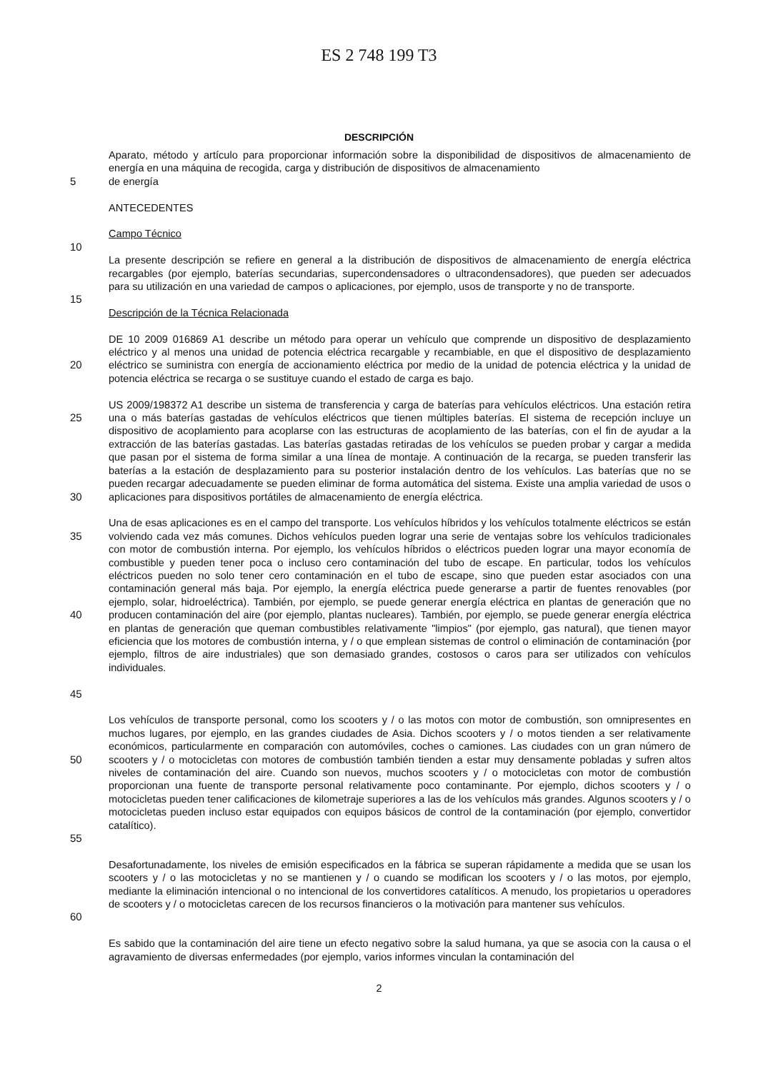ES 2 748 199 T3
DESCRIPCIÓN
Aparato, método y artículo para proporcionar información sobre la disponibilidad de dispositivos de almacenamiento de energía en una máquina de recogida, carga y distribución de dispositivos de almacenamiento
5 de energía
ANTECEDENTES
Campo Técnico
10
La presente descripción se refiere en general a la distribución de dispositivos de almacenamiento de energía eléctrica recargables (por ejemplo, baterías secundarias, supercondensadores o ultracondensadores), que pueden ser adecuados para su utilización en una variedad de campos o aplicaciones, por ejemplo, usos de transporte y no de transporte.
15
Descripción de la Técnica Relacionada
20 DE 10 2009 016869 A1 describe un método para operar un vehículo que comprende un dispositivo de desplazamiento eléctrico y al menos una unidad de potencia eléctrica recargable y recambiable, en que el dispositivo de desplazamiento eléctrico se suministra con energía de accionamiento eléctrica por medio de la unidad de potencia eléctrica y la unidad de potencia eléctrica se recarga o se sustituye cuando el estado de carga es bajo.
25
30
US 2009/198372 A1 describe un sistema de transferencia y carga de baterías para vehículos eléctricos. Una estación retira una o más baterías gastadas de vehículos eléctricos que tienen múltiples baterías. El sistema de recepción incluye un dispositivo de acoplamiento para acoplarse con las estructuras de acoplamiento de las baterías, con el fin de ayudar a la extracción de las baterías gastadas. Las baterías gastadas retiradas de los vehículos se pueden probar y cargar a medida que pasan por el sistema de forma similar a una línea de montaje. A continuación de la recarga, se pueden transferir las baterías a la estación de desplazamiento para su posterior instalación dentro de los vehículos. Las baterías que no se pueden recargar adecuadamente se pueden eliminar de forma automática del sistema. Existe una amplia variedad de usos o aplicaciones para dispositivos portátiles de almacenamiento de energía eléctrica.
35
40
45
Una de esas aplicaciones es en el campo del transporte. Los vehículos híbridos y los vehículos totalmente eléctricos se están volviendo cada vez más comunes. Dichos vehículos pueden lograr una serie de ventajas sobre los vehículos tradicionales con motor de combustión interna. Por ejemplo, los vehículos híbridos o eléctricos pueden lograr una mayor economía de combustible y pueden tener poca o incluso cero contaminación del tubo de escape. En particular, todos los vehículos eléctricos pueden no solo tener cero contaminación en el tubo de escape, sino que pueden estar asociados con una contaminación general más baja. Por ejemplo, la energía eléctrica puede generarse a partir de fuentes renovables (por ejemplo, solar, hidroeléctrica). También, por ejemplo, se puede generar energía eléctrica en plantas de generación que no producen contaminación del aire (por ejemplo, plantas nucleares). También, por ejemplo, se puede generar energía eléctrica en plantas de generación que queman combustibles relativamente "limpios" (por ejemplo, gas natural), que tienen mayor eficiencia que los motores de combustión interna, y / o que emplean sistemas de control o eliminación de contaminación {por ejemplo, filtros de aire industriales) que son demasiado grandes, costosos o caros para ser utilizados con vehículos individuales.
50
55
Los vehículos de transporte personal, como los scooters y / o las motos con motor de combustión, son omnipresentes en muchos lugares, por ejemplo, en las grandes ciudades de Asia. Dichos scooters y / o motos tienden a ser relativamente económicos, particularmente en comparación con automóviles, coches o camiones. Las ciudades con un gran número de scooters y / o motocicletas con motores de combustión también tienden a estar muy densamente pobladas y sufren altos niveles de contaminación del aire. Cuando son nuevos, muchos scooters y / o motocicletas con motor de combustión proporcionan una fuente de transporte personal relativamente poco contaminante. Por ejemplo, dichos scooters y / o motocicletas pueden tener calificaciones de kilometraje superiores a las de los vehículos más grandes. Algunos scooters y / o motocicletas pueden incluso estar equipados con equipos básicos de control de la contaminación (por ejemplo, convertidor catalítico).
60 Desafortunadamente, los niveles de emisión especificados en la fábrica se superan rápidamente a medida que se usan los scooters y / o las motocicletas y no se mantienen y / o cuando se modifican los scooters y / o las motos, por ejemplo, mediante la eliminación intencional o no intencional de los convertidores catalíticos. A menudo, los propietarios u operadores de scooters y / o motocicletas carecen de los recursos financieros o la motivación para mantener sus vehículos.
Es sabido que la contaminación del aire tiene un efecto negativo sobre la salud humana, ya que se asocia con la causa o el agravamiento de diversas enfermedades (por ejemplo, varios informes vinculan la contaminación del
2